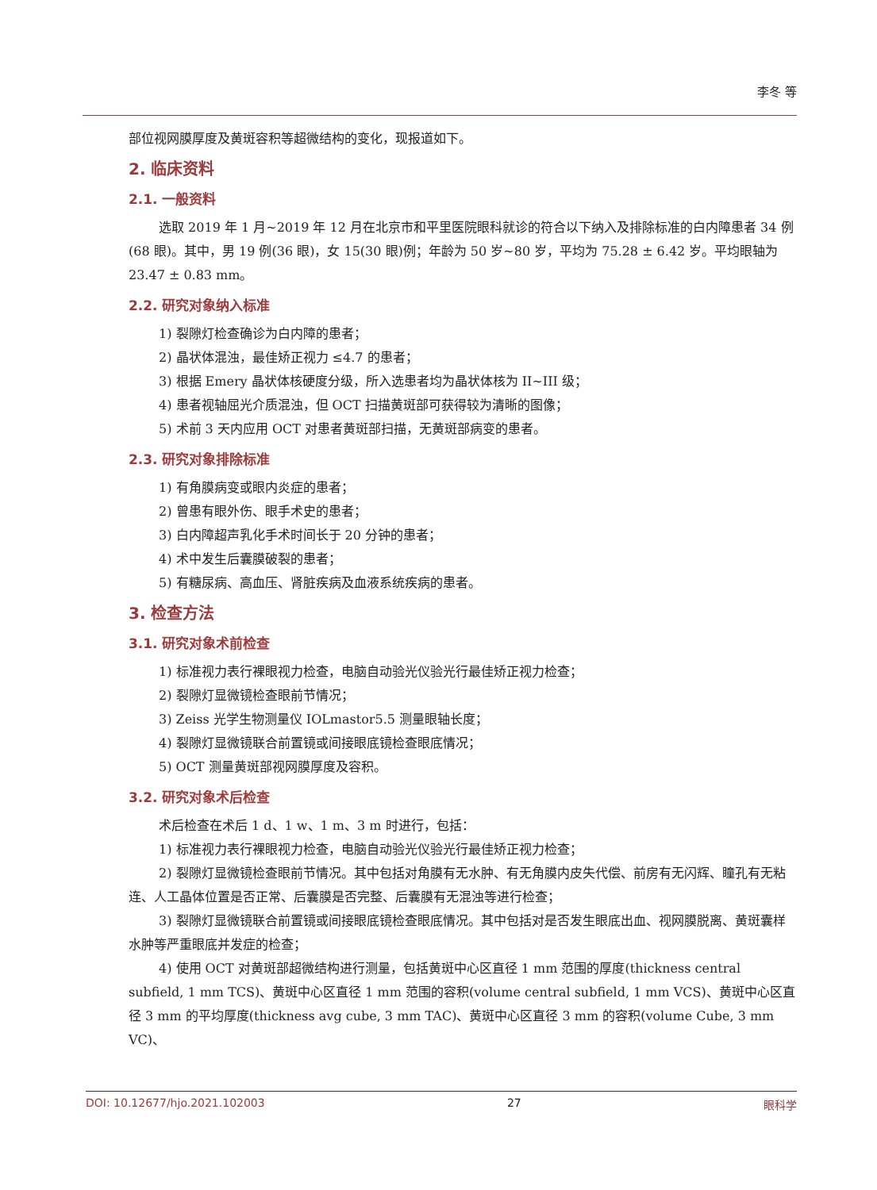李冬 等
部位视网膜厚度及黄斑容积等超微结构的变化，现报道如下。
2. 临床资料
2.1. 一般资料
选取 2019 年 1 月~2019 年 12 月在北京市和平里医院眼科就诊的符合以下纳入及排除标准的白内障患者 34 例(68 眼)。其中，男 19 例(36 眼)，女 15(30 眼)例；年龄为 50 岁~80 岁，平均为 75.28 ± 6.42 岁。平均眼轴为 23.47 ± 0.83 mm。
2.2. 研究对象纳入标准
1) 裂隙灯检查确诊为白内障的患者；
2) 晶状体混浊，最佳矫正视力 ≤4.7 的患者；
3) 根据 Emery 晶状体核硬度分级，所入选患者均为晶状体核为 II~III 级；
4) 患者视轴屈光介质混浊，但 OCT 扫描黄斑部可获得较为清晰的图像；
5) 术前 3 天内应用 OCT 对患者黄斑部扫描，无黄斑部病变的患者。
2.3. 研究对象排除标准
1) 有角膜病变或眼内炎症的患者；
2) 曾患有眼外伤、眼手术史的患者；
3) 白内障超声乳化手术时间长于 20 分钟的患者；
4) 术中发生后囊膜破裂的患者；
5) 有糖尿病、高血压、肾脏疾病及血液系统疾病的患者。
3. 检查方法
3.1. 研究对象术前检查
1) 标准视力表行裸眼视力检查，电脑自动验光仪验光行最佳矫正视力检查；
2) 裂隙灯显微镜检查眼前节情况；
3) Zeiss 光学生物测量仪 IOLmastor5.5 测量眼轴长度；
4) 裂隙灯显微镜联合前置镜或间接眼底镜检查眼底情况；
5) OCT 测量黄斑部视网膜厚度及容积。
3.2. 研究对象术后检查
术后检查在术后 1 d、1 w、1 m、3 m 时进行，包括：
1) 标准视力表行裸眼视力检查，电脑自动验光仪验光行最佳矫正视力检查；
2) 裂隙灯显微镜检查眼前节情况。其中包括对角膜有无水肿、有无角膜内皮失代偿、前房有无闪辉、瞳孔有无粘连、人工晶体位置是否正常、后囊膜是否完整、后囊膜有无混浊等进行检查；
3) 裂隙灯显微镜联合前置镜或间接眼底镜检查眼底情况。其中包括对是否发生眼底出血、视网膜脱离、黄斑囊样水肿等严重眼底并发症的检查；
4) 使用 OCT 对黄斑部超微结构进行测量，包括黄斑中心区直径 1 mm 范围的厚度(thickness central subfield, 1 mm TCS)、黄斑中心区直径 1 mm 范围的容积(volume central subfield, 1 mm VCS)、黄斑中心区直径 3 mm 的平均厚度(thickness avg cube, 3 mm TAC)、黄斑中心区直径 3 mm 的容积(volume Cube, 3 mm VC)、
DOI: 10.12677/hjo.2021.102003 27 眼科学